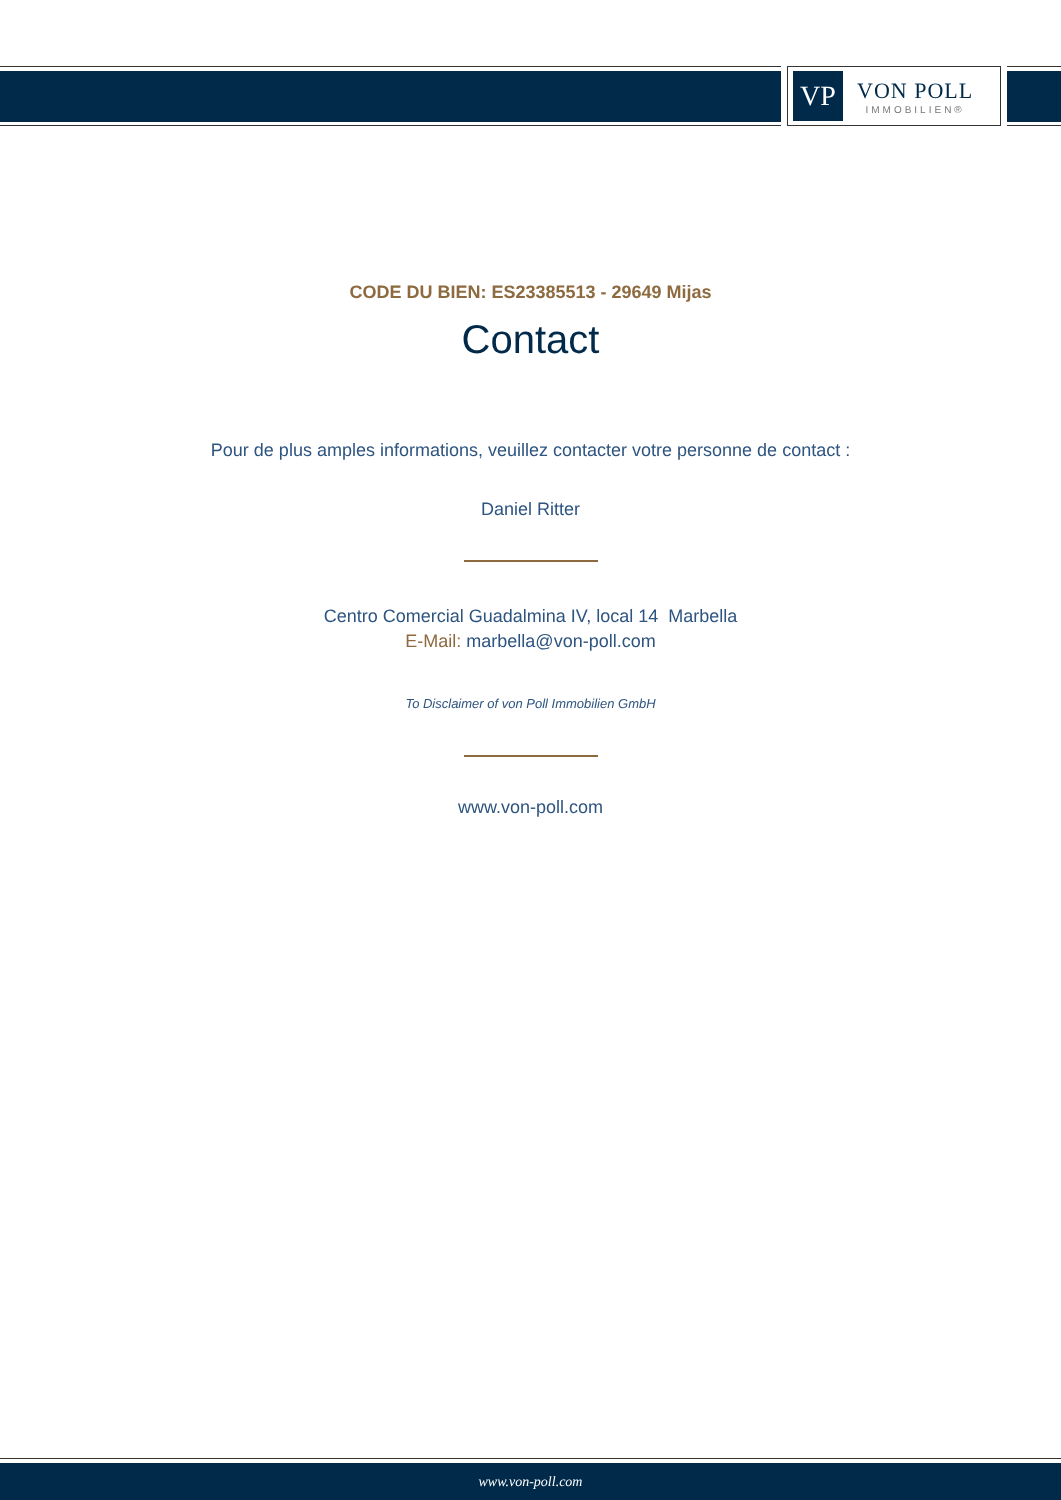VP
VON POLL
IMMOBILIEN®
CODE DU BIEN: ES23385513 - 29649 Mijas
Contact
Pour de plus amples informations, veuillez contacter votre personne de contact :
Daniel Ritter
Centro Comercial Guadalmina IV, local 14 Marbella
E-Mail: marbella@von-poll.com
To Disclaimer of von Poll Immobilien GmbH
www.von-poll.com
www.von-poll.com